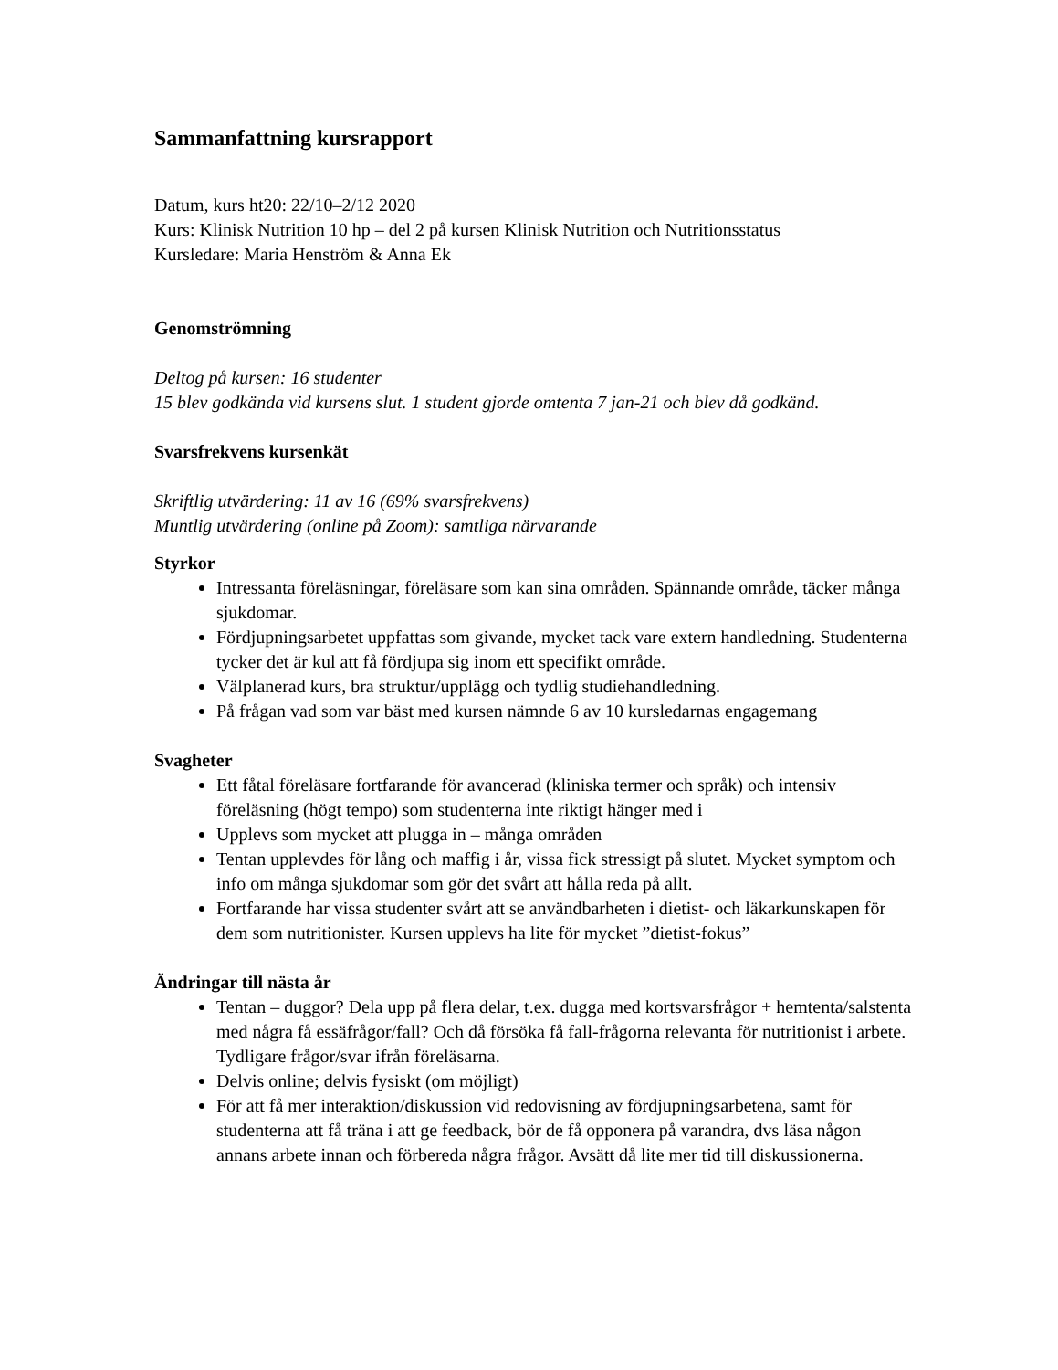Sammanfattning kursrapport
Datum, kurs ht20: 22/10–2/12 2020
Kurs: Klinisk Nutrition 10 hp – del 2 på kursen Klinisk Nutrition och Nutritionsstatus
Kursledare: Maria Henström & Anna Ek
Genomströmning
Deltog på kursen: 16 studenter
15 blev godkända vid kursens slut. 1 student gjorde omtenta 7 jan-21 och blev då godkänd.
Svarsfrekvens kursenkät
Skriftlig utvärdering: 11 av 16 (69% svarsfrekvens)
Muntlig utvärdering (online på Zoom): samtliga närvarande
Styrkor
Intressanta föreläsningar, föreläsare som kan sina områden. Spännande område, täcker många sjukdomar.
Fördjupningsarbetet uppfattas som givande, mycket tack vare extern handledning. Studenterna tycker det är kul att få fördjupa sig inom ett specifikt område.
Välplanerad kurs, bra struktur/upplägg och tydlig studiehandledning.
På frågan vad som var bäst med kursen nämnde 6 av 10 kursledarnas engagemang
Svagheter
Ett fåtal föreläsare fortfarande för avancerad (kliniska termer och språk) och intensiv föreläsning (högt tempo) som studenterna inte riktigt hänger med i
Upplevs som mycket att plugga in – många områden
Tentan upplevdes för lång och maffig i år, vissa fick stressigt på slutet. Mycket symptom och info om många sjukdomar som gör det svårt att hålla reda på allt.
Fortfarande har vissa studenter svårt att se användbarheten i dietist- och läkarkunskapen för dem som nutritionister. Kursen upplevs ha lite för mycket ”dietist-fokus”
Ändringar till nästa år
Tentan – duggor? Dela upp på flera delar, t.ex. dugga med kortsvarsfrågor + hemtenta/salstenta med några få essäfrågor/fall? Och då försöka få fall-frågorna relevanta för nutritionist i arbete. Tydligare frågor/svar ifrån föreläsarna.
Delvis online; delvis fysiskt (om möjligt)
För att få mer interaktion/diskussion vid redovisning av fördjupningsarbetena, samt för studenterna att få träna i att ge feedback, bör de få opponera på varandra, dvs läsa någon annans arbete innan och förbereda några frågor. Avsätt då lite mer tid till diskussionerna.